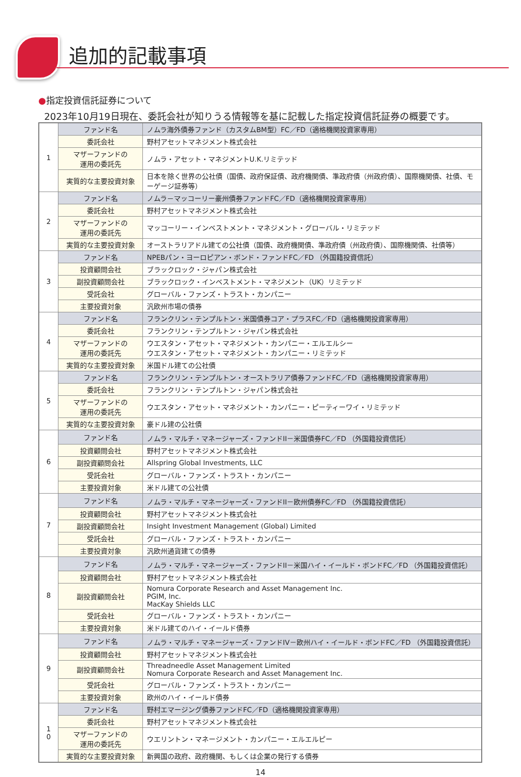追加的記載事項
●指定投資信託証券について
2023年10月19日現在、委託会社が知りうる情報等を基に記載した指定投資信託証券の概要です。
| 1 | ファンド名 | ノムラ海外債券ファンド（カスタムBM型）FC／FD（適格機関投資家専用） |
| | 委託会社 | 野村アセットマネジメント株式会社 |
| | マザーファンドの 運用の委託先 | ノムラ・アセット・マネジメントU.K.リミテッド |
| | 実質的な主要投資対象 | 日本を除く世界の公社債（国債、政府保証債、政府機関債、準政府債（州政府債）、国際機関債、社債、モーゲージ証券等） |
| 2 | ファンド名 | ノムラ－マッコーリー豪州債券ファンドFC／FD（適格機関投資家専用） |
| | 委託会社 | 野村アセットマネジメント株式会社 |
| | マザーファンドの 運用の委託先 | マッコーリー・インベストメント・マネジメント・グローバル・リミテッド |
| | 実質的な主要投資対象 | オーストラリアドル建ての公社債（国債、政府機関債、準政府債（州政府債）、国際機関債、社債等） |
| 3 | ファンド名 | NPEBパン・ヨーロピアン・ボンド・ファンドFC／FD （外国籍投資信託） |
| | 投資顧問会社 | ブラックロック・ジャパン株式会社 |
| | 副投資顧問会社 | ブラックロック・インベストメント・マネジメント（UK）リミテッド |
| | 受託会社 | グローバル・ファンズ・トラスト・カンパニー |
| | 主要投資対象 | 汎欧州市場の債券 |
| 4 | ファンド名 | フランクリン・テンプルトン・米国債券コア・プラスFC／FD（適格機関投資家専用） |
| | 委託会社 | フランクリン・テンプルトン・ジャパン株式会社 |
| | マザーファンドの 運用の委託先 | ウエスタン・アセット・マネジメント・カンパニー・エルエルシー ウエスタン・アセット・マネジメント・カンパニー・リミテッド |
| | 実質的な主要投資対象 | 米国ドル建ての公社債 |
| 5 | ファンド名 | フランクリン・テンプルトン・オーストラリア債券ファンドFC／FD（適格機関投資家専用） |
| | 委託会社 | フランクリン・テンプルトン・ジャパン株式会社 |
| | マザーファンドの 運用の委託先 | ウエスタン・アセット・マネジメント・カンパニー・ピーティーワイ・リミテッド |
| | 実質的な主要投資対象 | 豪ドル建の公社債 |
| 6 | ファンド名 | ノムラ・マルチ・マネージャーズ・ファンドII－米国債券FC／FD （外国籍投資信託） |
| | 投資顧問会社 | 野村アセットマネジメント株式会社 |
| | 副投資顧問会社 | Allspring Global Investments, LLC |
| | 受託会社 | グローバル・ファンズ・トラスト・カンパニー |
| | 主要投資対象 | 米ドル建ての公社債 |
| 7 | ファンド名 | ノムラ・マルチ・マネージャーズ・ファンドII－欧州債券FC／FD （外国籍投資信託） |
| | 投資顧問会社 | 野村アセットマネジメント株式会社 |
| | 副投資顧問会社 | Insight Investment Management (Global) Limited |
| | 受託会社 | グローバル・ファンズ・トラスト・カンパニー |
| | 主要投資対象 | 汎欧州通貨建ての債券 |
| 8 | ファンド名 | ノムラ・マルチ・マネージャーズ・ファンドII－米国ハイ・イールド・ボンドFC／FD （外国籍投資信託） |
| | 投資顧問会社 | 野村アセットマネジメント株式会社 |
| | 副投資顧問会社 | Nomura Corporate Research and Asset Management Inc. PGIM, Inc. MacKay Shields LLC |
| | 受託会社 | グローバル・ファンズ・トラスト・カンパニー |
| | 主要投資対象 | 米ドル建てのハイ・イールド債券 |
| 9 | ファンド名 | ノムラ・マルチ・マネージャーズ・ファンドIV－欧州ハイ・イールド・ボンドFC／FD （外国籍投資信託） |
| | 投資顧問会社 | 野村アセットマネジメント株式会社 |
| | 副投資顧問会社 | Threadneedle Asset Management Limited Nomura Corporate Research and Asset Management Inc. |
| | 受託会社 | グローバル・ファンズ・トラスト・カンパニー |
| | 主要投資対象 | 欧州のハイ・イールド債券 |
| 1 0 | ファンド名 | 野村エマージング債券ファンドFC／FD（適格機関投資家専用） |
| | 委託会社 | 野村アセットマネジメント株式会社 |
| | マザーファンドの 運用の委託先 | ウエリントン・マネージメント・カンパニー・エルエルピー |
| | 実質的な主要投資対象 | 新興国の政府、政府機関、もしくは企業の発行する債券 |
14